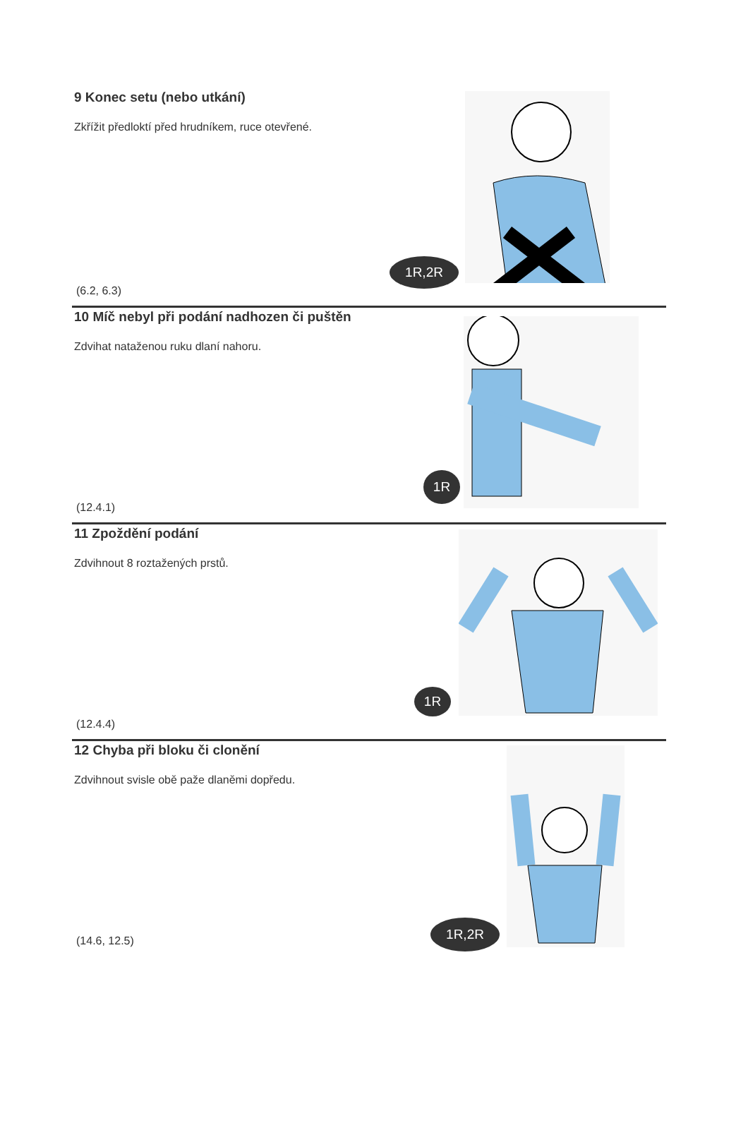9 Konec setu (nebo utkání)
Zkřížit předloktí před hrudníkem, ruce otevřené.
(6.2, 6.3)
1R,2R
10 Míč nebyl při podání nadhozen či puštěn
Zdvihat nataženou ruku dlaní nahoru.
(12.4.1)
1R
11 Zpoždění podání
Zdvihnout 8 roztažených prstů.
(12.4.4)
1R
12 Chyba při bloku či clonění
Zdvihnout svisle obě paže dlaněmi dopředu.
(14.6, 12.5)
1R,2R